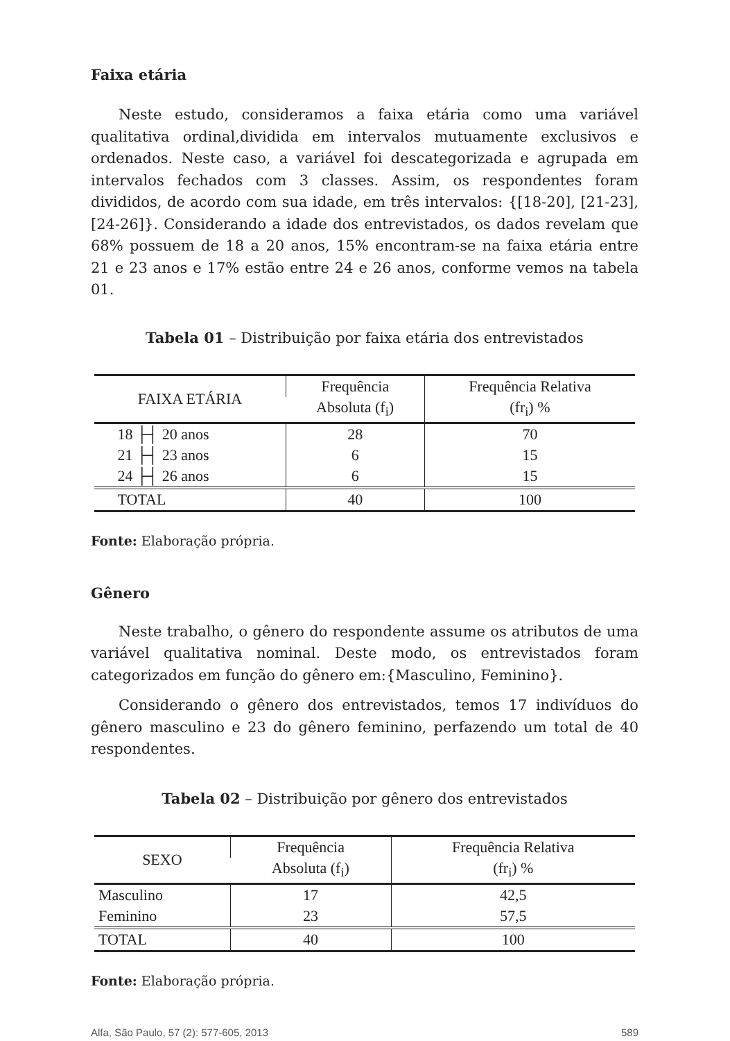Faixa etária
Neste estudo, consideramos a faixa etária como uma variável qualitativa ordinal,dividida em intervalos mutuamente exclusivos e ordenados. Neste caso, a variável foi descategorizada e agrupada em intervalos fechados com 3 classes. Assim, os respondentes foram divididos, de acordo com sua idade, em três intervalos: {[18-20], [21-23], [24-26]}. Considerando a idade dos entrevistados, os dados revelam que 68% possuem de 18 a 20 anos, 15% encontram-se na faixa etária entre 21 e 23 anos e 17% estão entre 24 e 26 anos, conforme vemos na tabela 01.
Tabela 01 – Distribuição por faixa etária dos entrevistados
| FAIXA ETÁRIA | Frequência | Frequência Relativa |
| --- | --- | --- |
| | Absoluta (f<sub>i</sub>) | (fr<sub>i</sub>) % |
| 18 ├┤ 20 anos | 28 | 70 |
| 21 ├┤ 23 anos | 6 | 15 |
| 24 ├┤ 26 anos | 6 | 15 |
| TOTAL | 40 | 100 |
Fonte: Elaboração própria.
Gênero
Neste trabalho, o gênero do respondente assume os atributos de uma variável qualitativa nominal. Deste modo, os entrevistados foram categorizados em função do gênero em:{Masculino, Feminino}.
Considerando o gênero dos entrevistados, temos 17 indivíduos do gênero masculino e 23 do gênero feminino, perfazendo um total de 40 respondentes.
Tabela 02 – Distribuição por gênero dos entrevistados
| SEXO | Frequência | Frequência Relativa |
| --- | --- | --- |
| | Absoluta (f<sub>i</sub>) | (fr<sub>i</sub>) % |
| Masculino | 17 | 42,5 |
| Feminino | 23 | 57,5 |
| TOTAL | 40 | 100 |
Fonte: Elaboração própria.
Alfa, São Paulo, 57 (2): 577-605, 2013 589